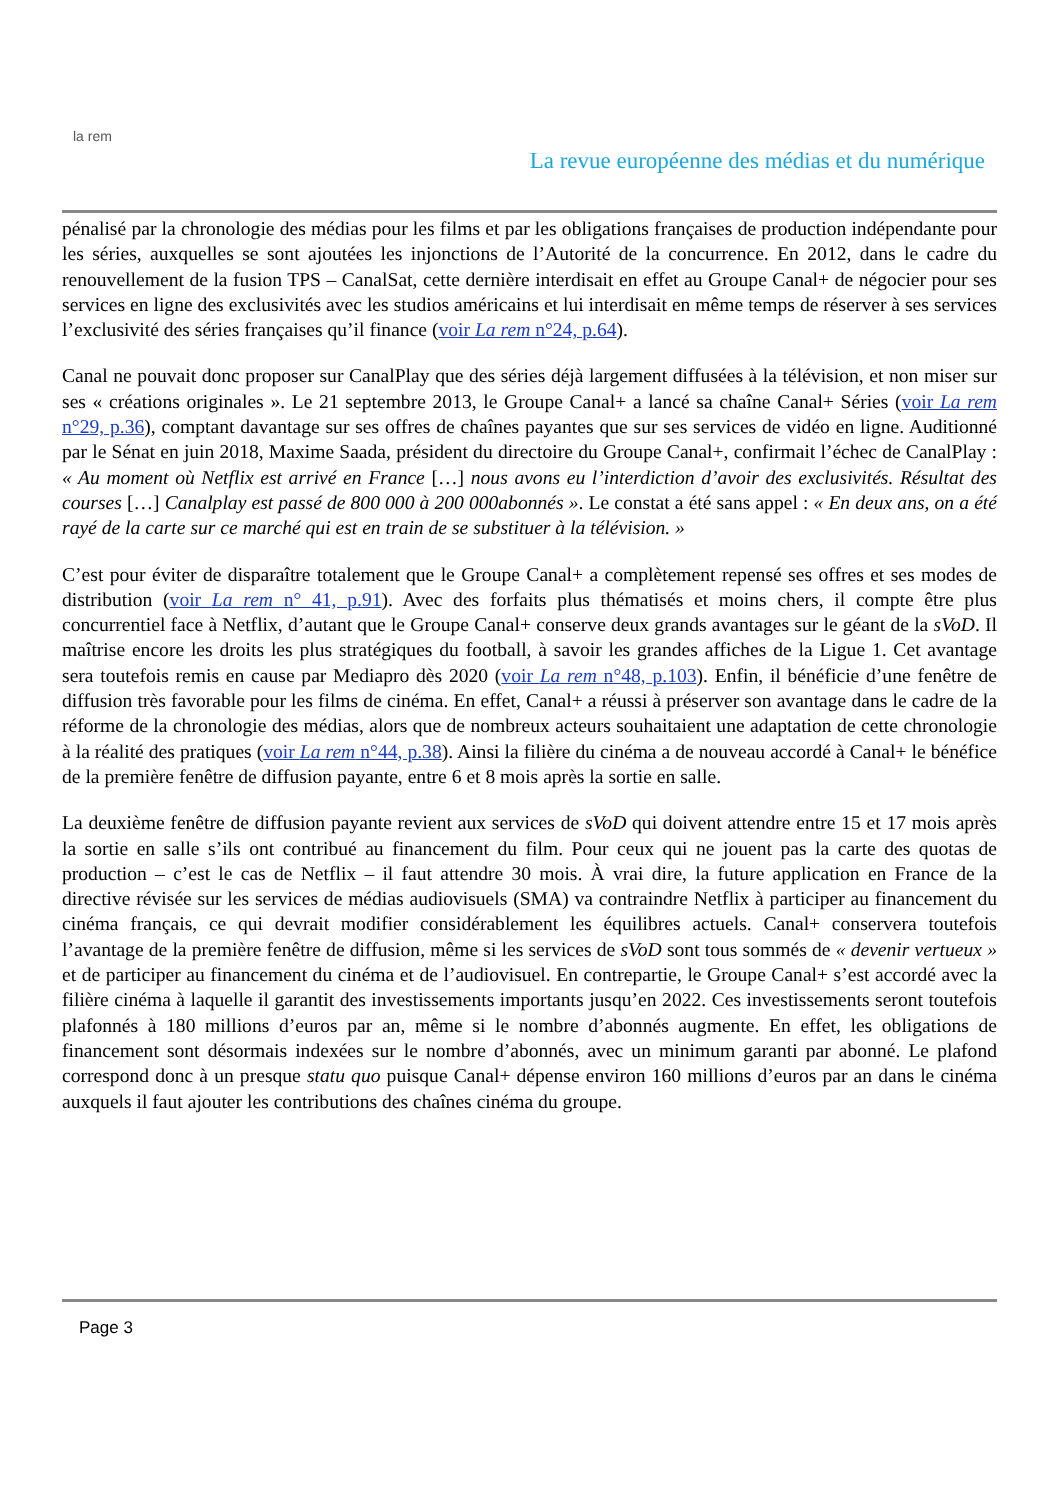la rem
La revue européenne des médias et du numérique
pénalisé par la chronologie des médias pour les films et par les obligations françaises de production indépendante pour les séries, auxquelles se sont ajoutées les injonctions de l’Autorité de la concurrence. En 2012, dans le cadre du renouvellement de la fusion TPS – CanalSat, cette dernière interdisait en effet au Groupe Canal+ de négocier pour ses services en ligne des exclusivités avec les studios américains et lui interdisait en même temps de réserver à ses services l’exclusivité des séries françaises qu’il finance (voir La rem n°24, p.64).
Canal ne pouvait donc proposer sur CanalPlay que des séries déjà largement diffusées à la télévision, et non miser sur ses « créations originales ». Le 21 septembre 2013, le Groupe Canal+ a lancé sa chaîne Canal+ Séries (voir La rem n°29, p.36), comptant davantage sur ses offres de chaînes payantes que sur ses services de vidéo en ligne. Auditionné par le Sénat en juin 2018, Maxime Saada, président du directoire du Groupe Canal+, confirmait l’échec de CanalPlay : « Au moment où Netflix est arrivé en France […] nous avons eu l’interdiction d’avoir des exclusivités. Résultat des courses […] Canalplay est passé de 800 000 à 200 000abonnés ». Le constat a été sans appel : « En deux ans, on a été rayé de la carte sur ce marché qui est en train de se substituer à la télévision. »
C’est pour éviter de disparaître totalement que le Groupe Canal+ a complètement repensé ses offres et ses modes de distribution (voir La rem n° 41, p.91). Avec des forfaits plus thématisés et moins chers, il compte être plus concurrentiel face à Netflix, d’autant que le Groupe Canal+ conserve deux grands avantages sur le géant de la sVoD. Il maîtrise encore les droits les plus stratégiques du football, à savoir les grandes affiches de la Ligue 1. Cet avantage sera toutefois remis en cause par Mediapro dès 2020 (voir La rem n°48, p.103). Enfin, il bénéficie d’une fenêtre de diffusion très favorable pour les films de cinéma. En effet, Canal+ a réussi à préserver son avantage dans le cadre de la réforme de la chronologie des médias, alors que de nombreux acteurs souhaitaient une adaptation de cette chronologie à la réalité des pratiques (voir La rem n°44, p.38). Ainsi la filière du cinéma a de nouveau accordé à Canal+ le bénéfice de la première fenêtre de diffusion payante, entre 6 et 8 mois après la sortie en salle.
La deuxième fenêtre de diffusion payante revient aux services de sVoD qui doivent attendre entre 15 et 17 mois après la sortie en salle s’ils ont contribué au financement du film. Pour ceux qui ne jouent pas la carte des quotas de production – c’est le cas de Netflix – il faut attendre 30 mois. À vrai dire, la future application en France de la directive révisée sur les services de médias audiovisuels (SMA) va contraindre Netflix à participer au financement du cinéma français, ce qui devrait modifier considérablement les équilibres actuels. Canal+ conservera toutefois l’avantage de la première fenêtre de diffusion, même si les services de sVoD sont tous sommés de « devenir vertueux » et de participer au financement du cinéma et de l’audiovisuel. En contrepartie, le Groupe Canal+ s’est accordé avec la filière cinéma à laquelle il garantit des investissements importants jusqu’en 2022. Ces investissements seront toutefois plafonnés à 180 millions d’euros par an, même si le nombre d’abonnés augmente. En effet, les obligations de financement sont désormais indexées sur le nombre d’abonnés, avec un minimum garanti par abonné. Le plafond correspond donc à un presque statu quo puisque Canal+ dépense environ 160 millions d’euros par an dans le cinéma auxquels il faut ajouter les contributions des chaînes cinéma du groupe.
Page 3